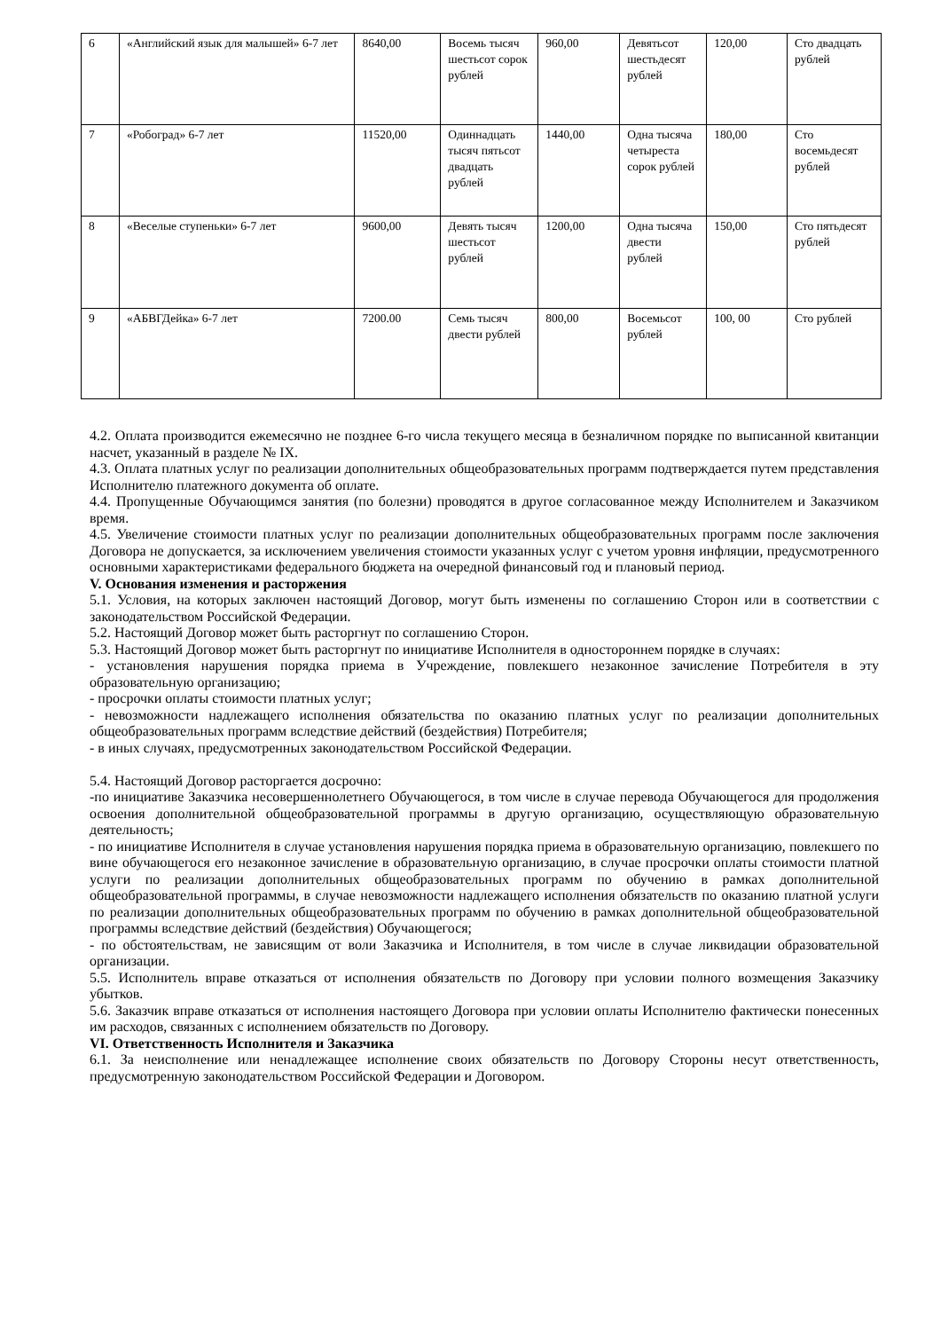| 6 | «Английский язык для малышей» 6-7 лет | 8640,00 | Восемь тысяч шестьсот сорок рублей | 960,00 | Девятьсот шестьдесят рублей | 120,00 | Сто двадцать рублей |
| 7 | «Робоград» 6-7 лет | 11520,00 | Одиннадцать тысяч пятьсот двадцать рублей | 1440,00 | Одна тысяча четыреста сорок рублей | 180,00 | Сто восемьдесят рублей |
| 8 | «Веселые ступеньки» 6-7 лет | 9600,00 | Девять тысяч шестьсот рублей | 1200,00 | Одна тысяча двести рублей | 150,00 | Сто пятьдесят рублей |
| 9 | «АБВГДейка» 6-7 лет | 7200.00 | Семь тысяч двести рублей | 800,00 | Восемьсот рублей | 100, 00 | Сто рублей |
4.2. Оплата производится ежемесячно не позднее 6-го числа текущего месяца в безналичном порядке по выписанной квитанции насчет, указанный в разделе № IX.
4.3. Оплата платных услуг по реализации дополнительных общеобразовательных программ подтверждается путем представления Исполнителю платежного документа об оплате.
4.4. Пропущенные Обучающимся занятия (по болезни) проводятся в другое согласованное между Исполнителем и Заказчиком время.
4.5. Увеличение стоимости платных услуг по реализации дополнительных общеобразовательных программ после заключения Договора не допускается, за исключением увеличения стоимости указанных услуг с учетом уровня инфляции, предусмотренного основными характеристиками федерального бюджета на очередной финансовый год и плановый период.
V. Основания изменения и расторжения
5.1. Условия, на которых заключен настоящий Договор, могут быть изменены по соглашению Сторон или в соответствии с законодательством Российской Федерации.
5.2. Настоящий Договор может быть расторгнут по соглашению Сторон.
5.3. Настоящий Договор может быть расторгнут по инициативе Исполнителя в одностороннем порядке в случаях:
- установления нарушения порядка приема в Учреждение, повлекшего незаконное зачисление Потребителя в эту образовательную организацию;
- просрочки оплаты стоимости платных услуг;
- невозможности надлежащего исполнения обязательства по оказанию платных услуг по реализации дополнительных общеобразовательных программ вследствие действий (бездействия) Потребителя;
- в иных случаях, предусмотренных законодательством Российской Федерации.
5.4. Настоящий Договор расторгается досрочно:
-по инициативе Заказчика несовершеннолетнего Обучающегося, в том числе в случае перевода Обучающегося для продолжения освоения дополнительной общеобразовательной программы в другую организацию, осуществляющую образовательную деятельность;
- по инициативе Исполнителя в случае установления нарушения порядка приема в образовательную организацию, повлекшего по вине обучающегося его незаконное зачисление в образовательную организацию, в случае просрочки оплаты стоимости платной услуги по реализации дополнительных общеобразовательных программ по обучению в рамках дополнительной общеобразовательной программы, в случае невозможности надлежащего исполнения обязательств по оказанию платной услуги по реализации дополнительных общеобразовательных программ по обучению в рамках дополнительной общеобразовательной программы вследствие действий (бездействия) Обучающегося;
- по обстоятельствам, не зависящим от воли Заказчика и Исполнителя, в том числе в случае ликвидации образовательной организации.
5.5. Исполнитель вправе отказаться от исполнения обязательств по Договору при условии полного возмещения Заказчику убытков.
5.6. Заказчик вправе отказаться от исполнения настоящего Договора при условии оплаты Исполнителю фактически понесенных им расходов, связанных с исполнением обязательств по Договору.
VI. Ответственность Исполнителя и Заказчика
6.1. За неисполнение или ненадлежащее исполнение своих обязательств по Договору Стороны несут ответственность, предусмотренную законодательством Российской Федерации и Договором.